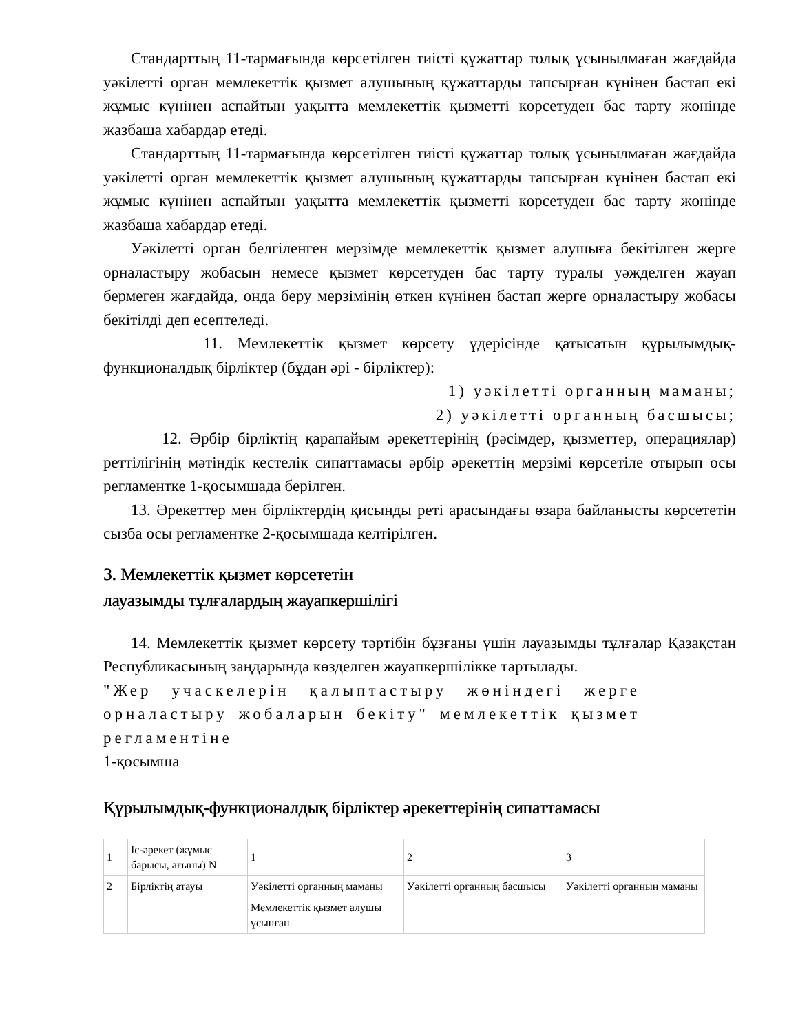Стандарттың 11-тармағында көрсетілген тиісті құжаттар толық ұсынылмаған жағдайда уәкілетті орган мемлекеттік қызмет алушының құжаттарды тапсырған күнінен бастап екі жұмыс күнінен аспайтын уақытта мемлекеттік қызметті көрсетуден бас тарту жөнінде жазбаша хабардар етеді.
Стандарттың 11-тармағында көрсетілген тиісті құжаттар толық ұсынылмаған жағдайда уәкілетті орган мемлекеттік қызмет алушының құжаттарды тапсырған күнінен бастап екі жұмыс күнінен аспайтын уақытта мемлекеттік қызметті көрсетуден бас тарту жөнінде жазбаша хабардар етеді.
Уәкілетті орган белгіленген мерзімде мемлекеттік қызмет алушыға бекітілген жерге орналастыру жобасын немесе қызмет көрсетуден бас тарту туралы уәжделген жауап бермеген жағдайда, онда беру мерзімінің өткен күнінен бастап жерге орналастыру жобасы бекітілді деп есептеледі.
11. Мемлекеттік қызмет көрсету үдерісінде қатысатын құрылымдық-функционалдық бірліктер (бұдан әрі - бірліктер):
1) уәкілетті органның маманы;
2) уәкілетті органның басшысы;
12. Әрбір бірліктің қарапайым әрекеттерінің (рәсімдер, қызметтер, операциялар) реттілігінің мәтіндік кестелік сипаттамасы әрбір әрекеттің мерзімі көрсетіле отырып осы регламентке 1-қосымшада берілген.
13. Әрекеттер мен бірліктердің қисынды реті арасындағы өзара байланысты көрсететін сызба осы регламентке 2-қосымшада келтірілген.
3. Мемлекеттік қызмет көрсететін
лауазымды тұлғалардың жауапкершілігі
14. Мемлекеттік қызмет көрсету тәртібін бұзғаны үшін лауазымды тұлғалар Қазақстан Республикасының заңдарында көзделген жауапкершілікке тартылады.
"Жер учаскелерін қалыптастыру жөніндегі жерге орналастыру жобаларын бекіту" мемлекеттік қызмет регламентіне
1-қосымша
Құрылымдық-функционалдық бірліктер әрекеттерінің сипаттамасы
| 1 | Іс-әрекет (жұмыс барысы, ағыны) N | 1 | 2 | 3 |
| 2 | Бірліктің атауы | Уәкілетті органның маманы | Уәкілетті органның басшысы | Уәкілетті органның маманы |
| | | Мемлекеттік қызмет алушы ұсынған | | |